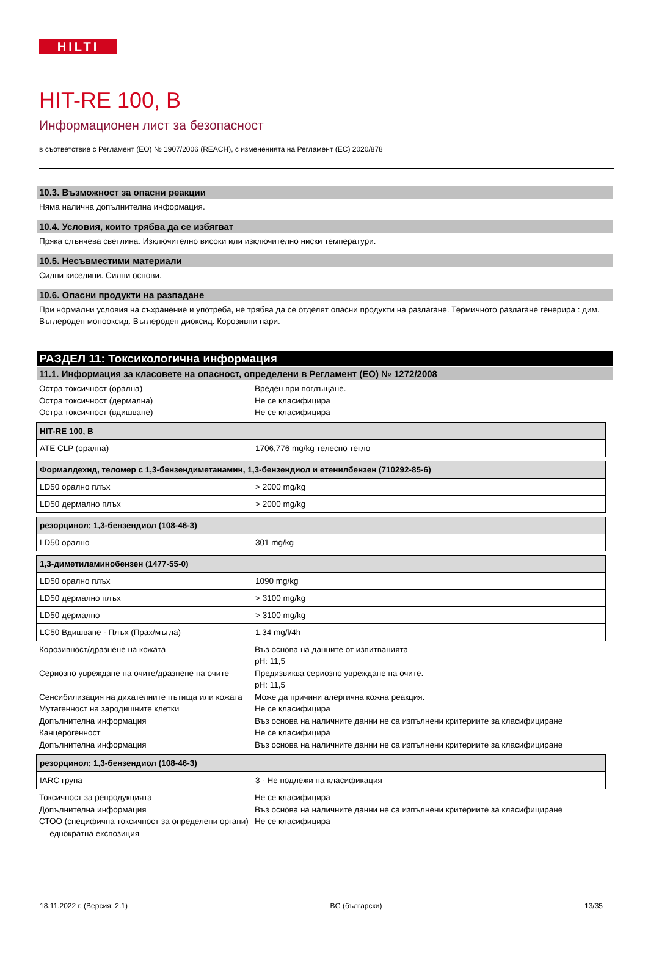HILTI
HIT-RE 100, B
Информационен лист за безопасност
в съответствие с Регламент (ЕО) № 1907/2006 (REACH), с измененията на Регламент (ЕС) 2020/878
10.3. Възможност за опасни реакции
Няма налична допълнителна информация.
10.4. Условия, които трябва да се избягват
Пряка слънчева светлина. Изключително високи или изключително ниски температури.
10.5. Несъвместими материали
Силни киселини. Силни основи.
10.6. Опасни продукти на разпадане
При нормални условия на съхранение и употреба, не трябва да се отделят опасни продукти на разлагане. Термичното разлагане генерира : дим. Въглероден монооксид. Въглероден диоксид. Корозивни пари.
РАЗДЕЛ 11: Токсикологична информация
11.1. Информация за класовете на опасност, определени в Регламент (ЕО) № 1272/2008
Остра токсичност (орална)
Вреден при поглъщане.
Остра токсичност (дермална)
Не се класифицира
Остра токсичност (вдишване)
Не се класифицира
| HIT-RE 100, B | |
| ATE CLP (орална) | 1706,776 mg/kg телесно тегло |
| Формалдехид, теломер с 1,3-бензендиметанамин, 1,3-бензендиол и етенилбензен (710292-85-6) | |
| LD50 орално плъх | > 2000 mg/kg |
| LD50 дермално плъх | > 2000 mg/kg |
| резорцинол; 1,3-бензендиол (108-46-3) | |
| LD50 орално | 301 mg/kg |
| 1,3-диметиламинобензен (1477-55-0) | |
| LD50 орално плъх | 1090 mg/kg |
| LD50 дермално плъх | > 3100 mg/kg |
| LD50 дермално | > 3100 mg/kg |
| LC50 Вдишване - Плъх (Прах/мъгла) | 1,34 mg/l/4h |
Корозивност/дразнене на кожата
Въз основа на данните от изпитванията
pH: 11,5
Сериозно увреждане на очите/дразнене на очите
Предизвиква сериозно увреждане на очите.
pH: 11,5
Сенсибилизация на дихателните пътища или кожата
Може да причини алергична кожна реакция.
Мутагенност на зародишните клетки
Не се класифицира
Допълнителна информация
Въз основа на наличните данни не са изпълнени критериите за класифициране
Канцерогенност
Не се класифицира
Допълнителна информация
Въз основа на наличните данни не са изпълнени критериите за класифициране
| резорцинол; 1,3-бензендиол (108-46-3) | |
| IARC група | 3 - Не подлежи на класификация |
Токсичност за репродукцията
Не се класифицира
Допълнителна информация
Въз основа на наличните данни не са изпълнени критериите за класифициране
СТОО (специфична токсичност за определени органи) — еднократна експозиция
Не се класифицира
18.11.2022 г. (Версия: 2.1) BG (български) 13/35